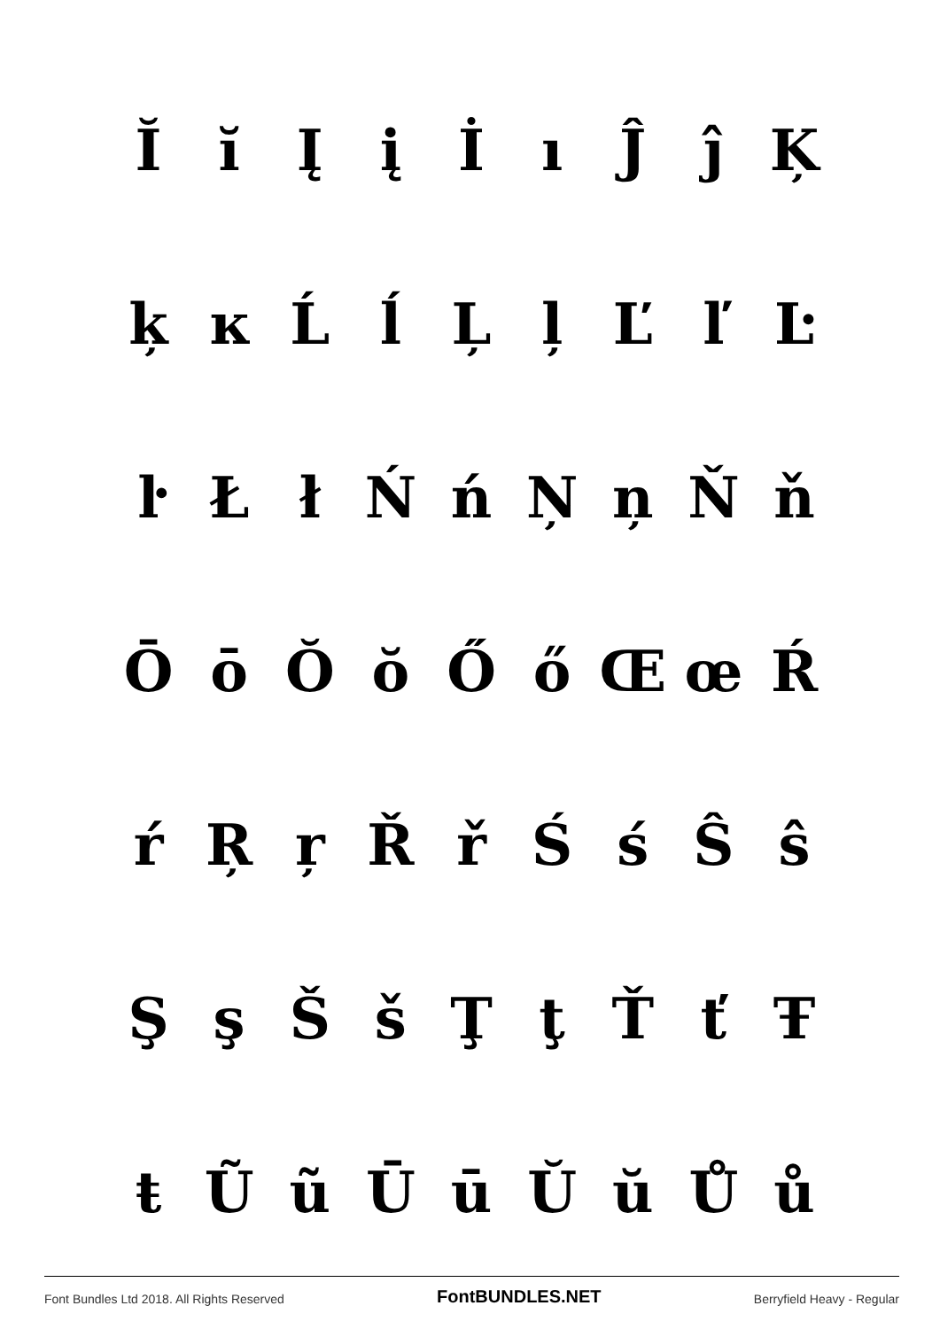Ĭ ĭ Į į İ ı Ĵ ĵ Ķ
ķ ĸ Ĺ ĺ Ļ ļ Ľ ľ Ŀ
ŀ Ł ł Ń ń Ņ ņ Ň ň
Ō ō Ŏ ŏ Ő ő Œ œ Ŕ
ŕ Ŗ ŗ Ř ř Ś ś Ŝ ŝ
Ş ş Š š Ţ ţ Ť ť Ŧ
ŧ Ũ ũ Ū ū Ŭ ŭ Ů ů
Font Bundles Ltd 2018. All Rights Reserved FontBUNDLES.NET Berryfield Heavy - Regular